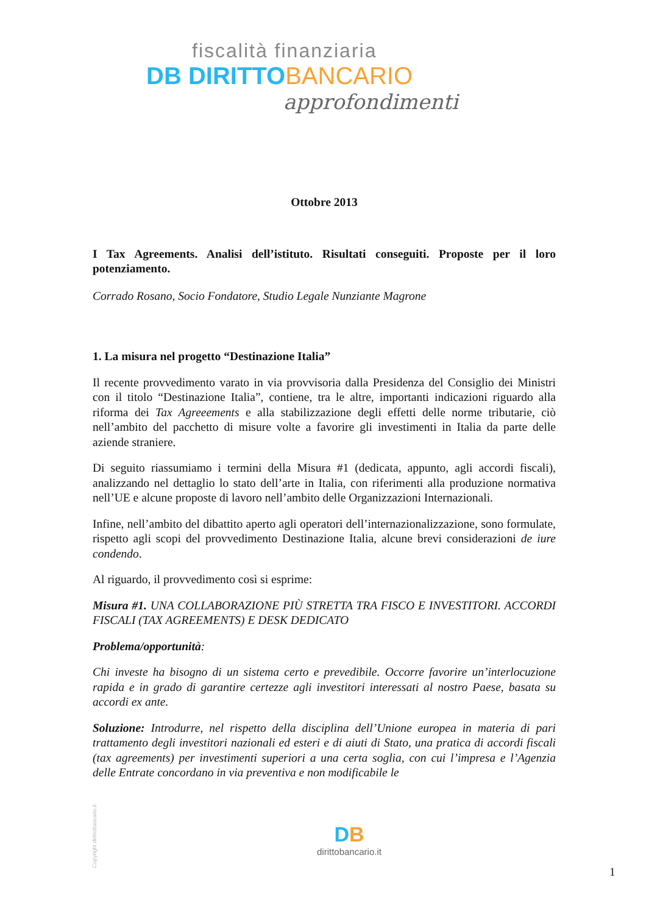fiscalità finanziaria
DB DIRITTO BANCARIO
approfondimenti
Ottobre 2013
I Tax Agreements. Analisi dell’istituto. Risultati conseguiti. Proposte per il loro potenziamento.
Corrado Rosano, Socio Fondatore, Studio Legale Nunziante Magrone
1. La misura nel progetto “Destinazione Italia”
Il recente provvedimento varato in via provvisoria dalla Presidenza del Consiglio dei Ministri con il titolo “Destinazione Italia”, contiene, tra le altre, importanti indicazioni riguardo alla riforma dei Tax Agreeements e alla stabilizzazione degli effetti delle norme tributarie, ciò nell’ambito del pacchetto di misure volte a favorire gli investimenti in Italia da parte delle aziende straniere.
Di seguito riassumiamo i termini della Misura #1 (dedicata, appunto, agli accordi fiscali), analizzando nel dettaglio lo stato dell’arte in Italia, con riferimenti alla produzione normativa nell’UE e alcune proposte di lavoro nell’ambito delle Organizzazioni Internazionali.
Infine, nell’ambito del dibattito aperto agli operatori dell’internazionalizzazione, sono formulate, rispetto agli scopi del provvedimento Destinazione Italia, alcune brevi considerazioni de iure condendo.
Al riguardo, il provvedimento così si esprime:
Misura #1. UNA COLLABORAZIONE PIÙ STRETTA TRA FISCO E INVESTITORI. ACCORDI FISCALI (TAX AGREEMENTS) E DESK DEDICATO
Problema/opportunità:
Chi investe ha bisogno di un sistema certo e prevedibile. Occorre favorire un’interlocuzione rapida e in grado di garantire certezze agli investitori interessati al nostro Paese, basata su accordi ex ante.
Soluzione: Introdurre, nel rispetto della disciplina dell’Unione europea in materia di pari trattamento degli investitori nazionali ed esteri e di aiuti di Stato, una pratica di accordi fiscali (tax agreements) per investimenti superiori a una certa soglia, con cui l’impresa e l’Agenzia delle Entrate concordano in via preventiva e non modificabile le
Copyright dirittobancario.it
DB
dirittobancario.it
1